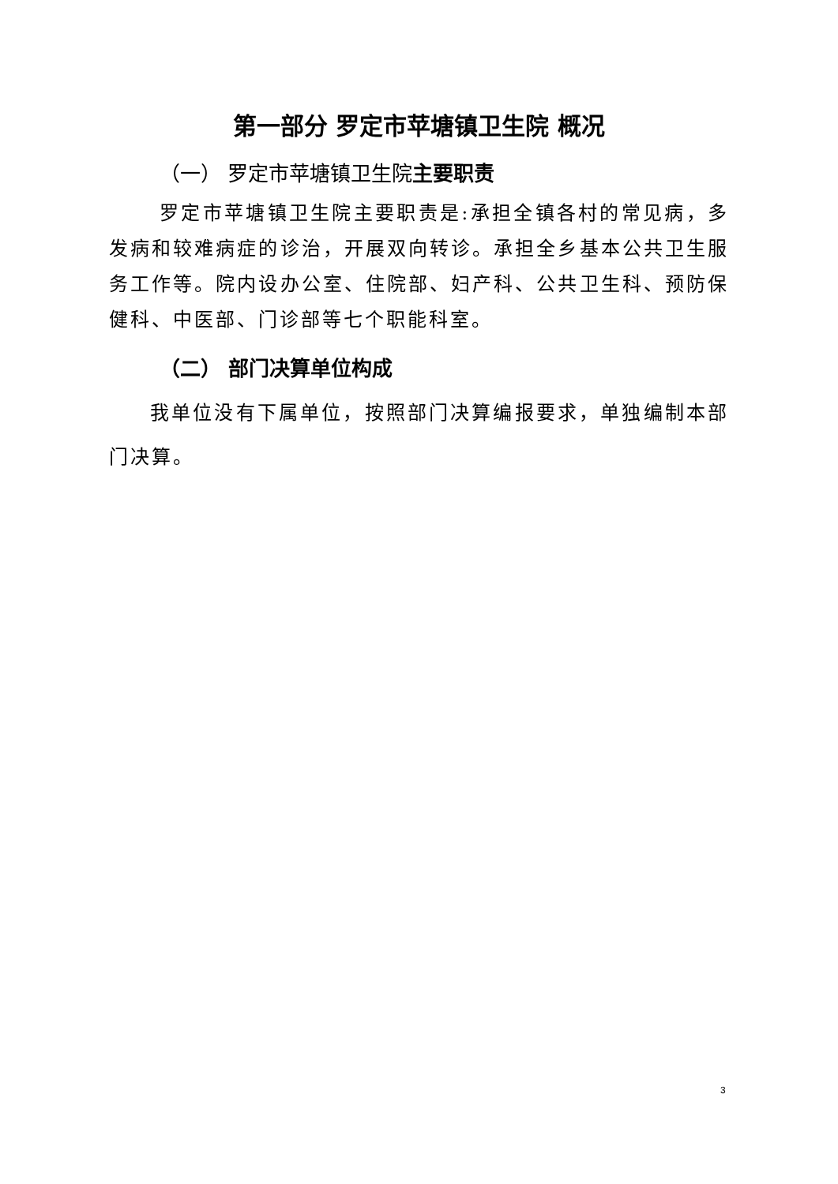第一部分 罗定市苹塘镇卫生院 概况
（一） 罗定市苹塘镇卫生院主要职责
罗定市苹塘镇卫生院主要职责是:承担全镇各村的常见病，多发病和较难病症的诊治，开展双向转诊。承担全乡基本公共卫生服务工作等。院内设办公室、住院部、妇产科、公共卫生科、预防保健科、中医部、门诊部等七个职能科室。
（二） 部门决算单位构成
我单位没有下属单位，按照部门决算编报要求，单独编制本部门决算。
3